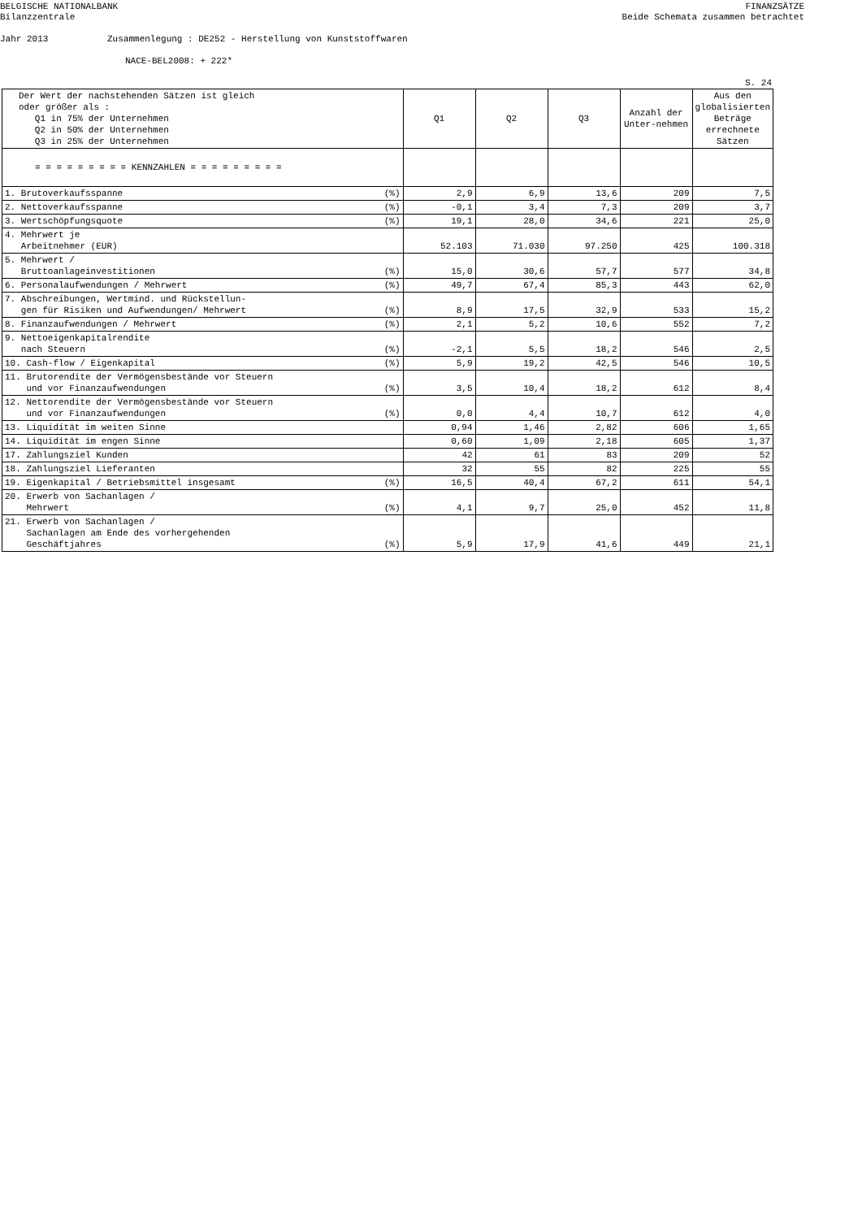BELGISCHE NATIONALBANK
Bilanzzentrale
FINANZSÄTZE
Beide Schemata zusammen betrachtet
Jahr 2013 Zusammenlegung : DE252 - Herstellung von Kunststoffwaren
NACE-BEL2008: + 222*
S. 24
| Der Wert der nachstehenden Sätzen ist gleich oder größer als : Q1 in 75% der Unternehmen Q2 in 50% der Unternehmen Q3 in 25% der Unternehmen | | Q1 | Q2 | Q3 | Anzahl der Unter-nehmen | Aus den globalisierten Beträge errechnete Sätzen |
| --- | --- | --- | --- | --- | --- | --- |
| = = = = = = = = = KENNZAHLEN = = = = = = = = = | | | | | | |
| 1. Brutoverkaufsspanne | (%) | 2,9 | 6,9 | 13,6 | 209 | 7,5 |
| 2. Nettoverkaufsspanne | (%) | -0,1 | 3,4 | 7,3 | 209 | 3,7 |
| 3. Wertschöpfungsquote | (%) | 19,1 | 28,0 | 34,6 | 221 | 25,0 |
| 4. Mehrwert je Arbeitnehmer (EUR) | | 52.103 | 71.030 | 97.250 | 425 | 100.318 |
| 5. Mehrwert / Bruttoanlageinvestitionen | (%) | 15,0 | 30,6 | 57,7 | 577 | 34,8 |
| 6. Personalaufwendungen / Mehrwert | (%) | 49,7 | 67,4 | 85,3 | 443 | 62,0 |
| 7. Abschreibungen, Wertmind. und Rückstellun- gen für Risiken und Aufwendungen/ Mehrwert | (%) | 8,9 | 17,5 | 32,9 | 533 | 15,2 |
| 8. Finanzaufwendungen / Mehrwert | (%) | 2,1 | 5,2 | 10,6 | 552 | 7,2 |
| 9. Nettoeigenkapitalrendite nach Steuern | (%) | -2,1 | 5,5 | 18,2 | 546 | 2,5 |
| 10. Cash-flow / Eigenkapital | (%) | 5,9 | 19,2 | 42,5 | 546 | 10,5 |
| 11. Brutorendite der Vermögensbestände vor Steuern und vor Finanzaufwendungen | (%) | 3,5 | 10,4 | 18,2 | 612 | 8,4 |
| 12. Nettorendite der Vermögensbestände vor Steuern und vor Finanzaufwendungen | (%) | 0,0 | 4,4 | 10,7 | 612 | 4,0 |
| 13. Liquidität im weiten Sinne | | 0,94 | 1,46 | 2,82 | 606 | 1,65 |
| 14. Liquidität im engen Sinne | | 0,60 | 1,09 | 2,18 | 605 | 1,37 |
| 17. Zahlungsziel Kunden | | 42 | 61 | 83 | 209 | 52 |
| 18. Zahlungsziel Lieferanten | | 32 | 55 | 82 | 225 | 55 |
| 19. Eigenkapital / Betriebsmittel insgesamt | (%) | 16,5 | 40,4 | 67,2 | 611 | 54,1 |
| 20. Erwerb von Sachanlagen / Mehrwert | (%) | 4,1 | 9,7 | 25,0 | 452 | 11,8 |
| 21. Erwerb von Sachanlagen / Sachanlagen am Ende des vorhergehenden Geschäftjahres | (%) | 5,9 | 17,9 | 41,6 | 449 | 21,1 |